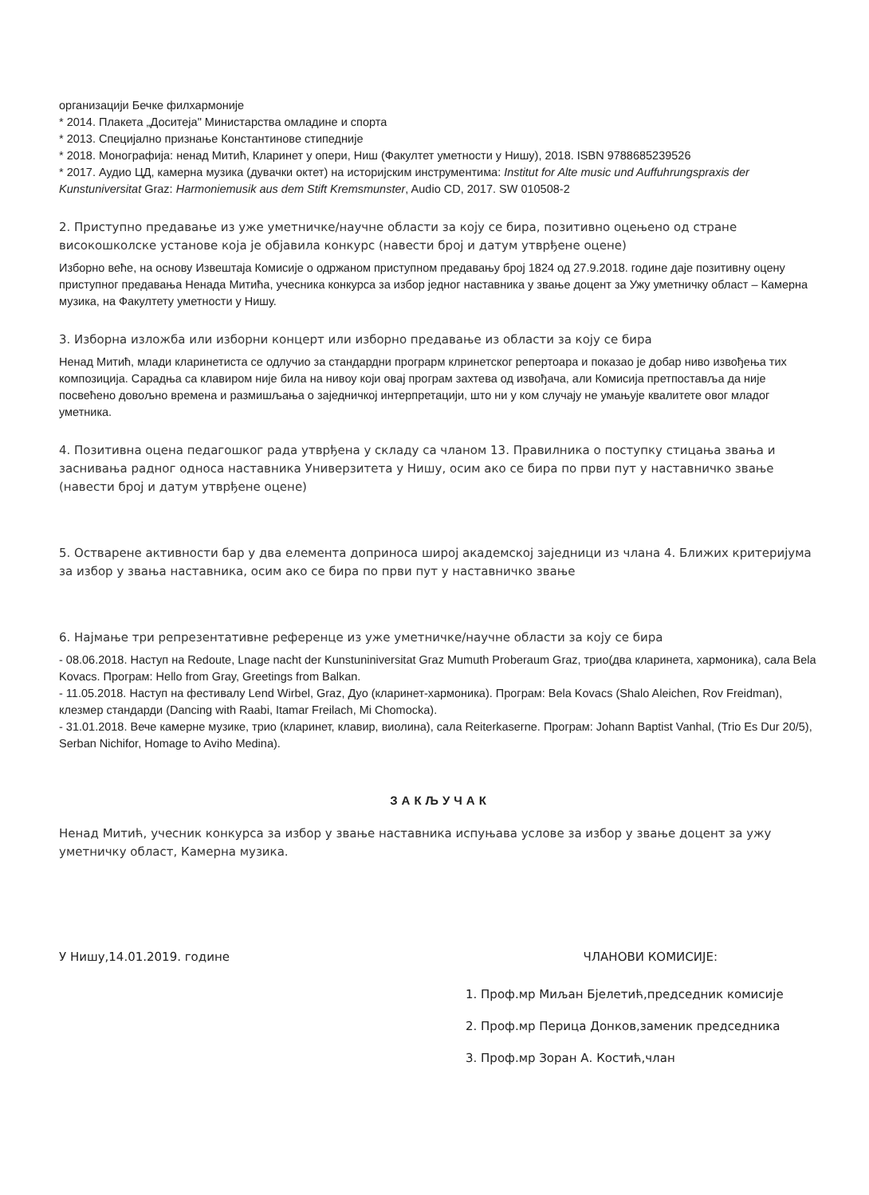организацији Бечке филхармоније
* 2014. Плакета „Доситеја" Министарства омладине и спорта
* 2013. Специјално признање Константинове стипедније
* 2018. Монографија: ненад Митић, Кларинет у опери, Ниш (Факултет уметности у Нишу), 2018. ISBN 9788685239526
* 2017. Аудио ЦД, камерна музика (дувачки октет) на историјским инструментима: Institut for Alte music und Auffuhrungspraxis der Kunstuniversitat Graz: Harmoniemusik aus dem Stift Kremsmunster, Audio CD, 2017. SW 010508-2
2. Приступно предавање из уже уметничке/научне области за коју се бира, позитивно оцењено од стране високошколске установе која је објавила конкурс (навести број и датум утврђене оцене)
Изборно веће, на основу Извештаја Комисије о одржаном приступном предавању број 1824 од 27.9.2018. године даје позитивну оцену приступног предавања Ненада Митића, учесника конкурса за избор једног наставника у звање доцент за Ужу уметничку област – Камерна музика, на Факултету уметности у Нишу.
3. Изборна изложба или изборни концерт или изборно предавање из области за коју се бира
Ненад Митић, млади кларинетиста се одлучио за стандардни програрм клринетског репертоара и показао је добар ниво извођења тих композиција. Сарадња са клавиром није била на нивоу који овај програм захтева од извођача, али Комисија претпоставља да није посвећено довољно времена и размишљања о заједничкој интерпретацији, што ни у ком случају не умањује квалитете овог младог уметника.
4. Позитивна оцена педагошког рада утврђена у складу са чланом 13. Правилника о поступку стицања звања и заснивања радног односа наставника Универзитета у Нишу, осим ако се бира по први пут у наставничко звање (навести број и датум утврђене оцене)
5. Остварене активности бар у два елемента доприноса широј академској заједници из члана 4. Ближих критеријума за избор у звања наставника, осим ако се бира по први пут у наставничко звање
6. Најмање три репрезентативне референце из уже уметничке/научне области за коју се бира
- 08.06.2018. Наступ на Redoute, Lnage nacht der Kunstuniniversitat Graz Mumuth Proberaum Graz, трио(два кларинета, хармоника), сала Bela Kovacs. Програм: Hello from Gray, Greetings from Balkan.
- 11.05.2018. Наступ на фестивалу Lend Wirbel, Graz, Дуо (кларинет-хармоника). Програм: Bela Kovacs (Shalo Aleichen, Rov Freidman), клезмер стандарди (Dancing with Raabi, Itamar Freilach, Mi Chomocka).
- 31.01.2018. Вече камерне музике, трио (кларинет, клавир, виолина), сала Reiterkaserne. Програм: Johann Baptist Vanhal, (Trio Es Dur 20/5), Serban Nichifor, Homage to Aviho Medina).
ЗАКЉУЧАК
Ненад Митић, учесник конкурса за избор у звање наставника испуњава услове за избор у звање доцент за ужу уметничку област, Камерна музика.
У Нишу,14.01.2019. године ЧЛАНОВИ КОМИСИЈЕ:
1. Проф.мр Миљан Бјелетић,председник комисије
2. Проф.мр Перица Донков,заменик председника
3. Проф.мр Зоран А. Костић,члан